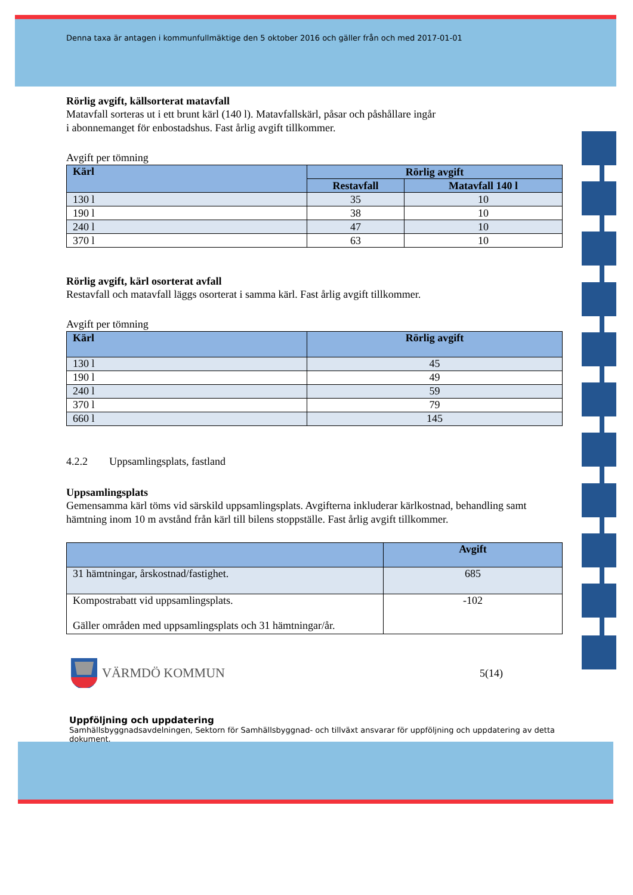Denna taxa är antagen i kommunfullmäktige den 5 oktober 2016 och gäller från och med 2017-01-01
Rörlig avgift, källsorterat matavfall
Matavfall sorteras ut i ett brunt kärl (140 l). Matavfallskärl, påsar och påshållare ingår
i abonnemanget för enbostadshus. Fast årlig avgift tillkommer.
Avgift per tömning
| Kärl | Rörlig avgift | |
| --- | --- | --- |
| | Restavfall | Matavfall 140 l |
| 130 l | 35 | 10 |
| 190 l | 38 | 10 |
| 240 l | 47 | 10 |
| 370 l | 63 | 10 |
Rörlig avgift, kärl osorterat avfall
Restavfall och matavfall läggs osorterat i samma kärl. Fast årlig avgift tillkommer.
Avgift per tömning
| Kärl | Rörlig avgift |
| --- | --- |
| 130 l | 45 |
| 190 l | 49 |
| 240 l | 59 |
| 370 l | 79 |
| 660 l | 145 |
4.2.2 Uppsamlingsplats, fastland
Uppsamlingsplats
Gemensamma kärl töms vid särskild uppsamlingsplats. Avgifterna inkluderar kärlkostnad, behandling samt hämtning inom 10 m avstånd från kärl till bilens stoppställe. Fast årlig avgift tillkommer.
| | Avgift |
| --- | --- |
| 31 hämtningar, årskostnad/fastighet. | 685 |
| Kompostrabatt vid uppsamlingsplats. Gäller områden med uppsamlingsplats och 31 hämtningar/år. | -102 |
VÄRMDÖ KOMMUN
5(14)
Uppföljning och uppdatering
Samhällsbyggnadsavdelningen, Sektorn för Samhällsbyggnad- och tillväxt ansvarar för uppföljning och uppdatering av detta dokument.